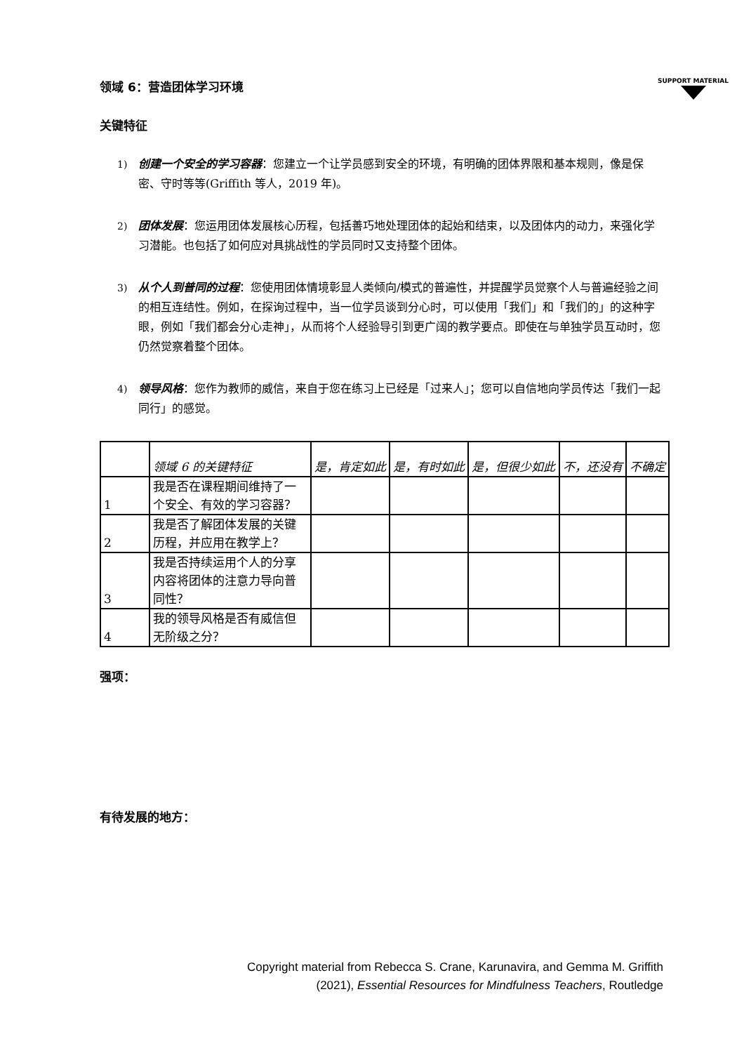SUPPORT MATERIAL
领域 6：营造团体学习环境
关键特征
1) 创建一个安全的学习容器：您建立一个让学员感到安全的环境，有明确的团体界限和基本规则，像是保密、守时等等(Griffith 等人，2019 年)。
2) 团体发展：您运用团体发展核心历程，包括善巧地处理团体的起始和结束，以及团体内的动力，来强化学习潜能。也包括了如何应对具挑战性的学员同时又支持整个团体。
3) 从个人到普同的过程：您使用团体情境彰显人类倾向/模式的普遍性，并提醒学员觉察个人与普遍经验之间的相互连结性。例如，在探询过程中，当一位学员谈到分心时，可以使用「我们」和「我们的」的这种字眼，例如「我们都会分心走神」，从而将个人经验导引到更广阔的教学要点。即使在与单独学员互动时，您仍然觉察着整个团体。
4) 领导风格：您作为教师的威信，来自于您在练习上已经是「过来人」；您可以自信地向学员传达「我们一起同行」的感觉。
| | 领域 6 的关键特征 | 是，肯定如此 | 是，有时如此 | 是，但很少如此 | 不，还没有 | 不确定 |
| --- | --- | --- | --- | --- | --- | --- |
| 1 | 我是否在课程期间维持了一个安全、有效的学习容器？ | | | | | |
| 2 | 我是否了解团体发展的关键历程，并应用在教学上？ | | | | | |
| 3 | 我是否持续运用个人的分享内容将团体的注意力导向普同性？ | | | | | |
| 4 | 我的领导风格是否有威信但无阶级之分？ | | | | | |
强项：
有待发展的地方：
Copyright material from Rebecca S. Crane, Karunavira, and Gemma M. Griffith
(2021), Essential Resources for Mindfulness Teachers, Routledge